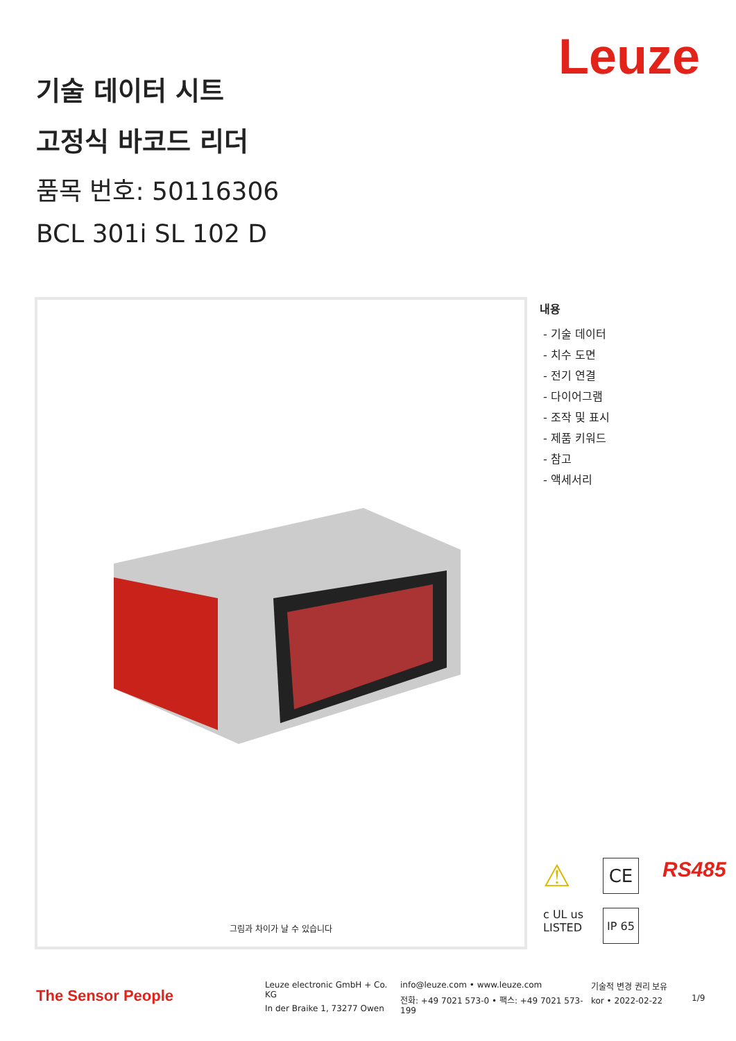Leuze
기술 데이터 시트
고정식 바코드 리더
품목 번호: 50116306
BCL 301i SL 102 D
그림과 차이가 날 수 있습니다
내용
- 기술 데이터
- 치수 도면
- 전기 연결
- 다이어그램
- 조작 및 표시
- 제품 키워드
- 참고
- 액세서리
⚠ CE RS485 c UL us
LISTED IP 65
The Sensor People
Leuze electronic GmbH + Co. KG
In der Braike 1, 73277 Owen
info@leuze.com • www.leuze.com
전화: +49 7021 573-0 • 팩스: +49 7021 573-199
기술적 변경 권리 보유
kor • 2022-02-22
1/9